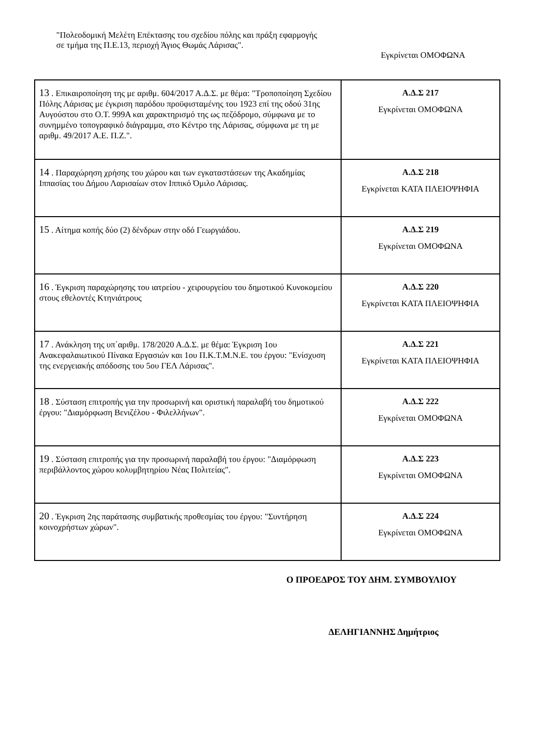"Πολεοδομική Μελέτη Επέκτασης του σχεδίου πόλης και πράξη εφαρμογής σε τμήμα της Π.Ε.13, περιοχή Άγιος Θωμάς Λάρισας".
Εγκρίνεται ΟΜΟΦΩΝΑ
| 13 . Επικαιροποίηση της με αριθμ. 604/2017 Α.Δ.Σ. με θέμα: "Τροποποίηση Σχεδίου Πόλης Λάρισας με έγκριση παρόδου προϋφισταμένης του 1923 επί της οδού 31ης Αυγούστου στο Ο.Τ. 999Α και χαρακτηρισμό της ως πεζόδρομο, σύμφωνα με το συνημμένο τοπογραφικό διάγραμμα, στο Κέντρο της Λάρισας, σύμφωνα με τη με αριθμ. 49/2017 Α.Ε. Π.Ζ.". | Α.Δ.Σ 217 Εγκρίνεται ΟΜΟΦΩΝΑ |
| 14 . Παραχώρηση χρήσης του χώρου και των εγκαταστάσεων της Ακαδημίας Ιππασίας του Δήμου Λαρισαίων στον Ιππικό Όμιλο Λάρισας. | Α.Δ.Σ 218 Εγκρίνεται ΚΑΤΑ ΠΛΕΙΟΨΗΦΙΑ |
| 15 . Αίτημα κοπής δύο (2) δένδρων στην οδό Γεωργιάδου. | Α.Δ.Σ 219 Εγκρίνεται ΟΜΟΦΩΝΑ |
| 16 . Έγκριση παραχώρησης του ιατρείου - χειρουργείου του δημοτικού Κυνοκομείου στους εθελοντές Κτηνιάτρους | Α.Δ.Σ 220 Εγκρίνεται ΚΑΤΑ ΠΛΕΙΟΨΗΦΙΑ |
| 17 . Ανάκληση της υπ΄αριθμ. 178/2020 Α.Δ.Σ. με θέμα: Έγκριση 1ου Ανακεφαλαιωτικού Πίνακα Εργασιών και 1ου Π.Κ.Τ.Μ.Ν.Ε. του έργου: "Ενίσχυση της ενεργειακής απόδοσης του 5ου ΓΕΛ Λάρισας". | Α.Δ.Σ 221 Εγκρίνεται ΚΑΤΑ ΠΛΕΙΟΨΗΦΙΑ |
| 18 . Σύσταση επιτροπής για την προσωρινή και οριστική παραλαβή του δημοτικού έργου: "Διαμόρφωση Βενιζέλου - Φιλελλήνων". | Α.Δ.Σ 222 Εγκρίνεται ΟΜΟΦΩΝΑ |
| 19 . Σύσταση επιτροπής για την προσωρινή παραλαβή του έργου: "Διαμόρφωση περιβάλλοντος χώρου κολυμβητηρίου Νέας Πολιτείας". | Α.Δ.Σ 223 Εγκρίνεται ΟΜΟΦΩΝΑ |
| 20 . Έγκριση 2ης παράτασης συμβατικής προθεσμίας του έργου: "Συντήρηση κοινοχρήστων χώρων". | Α.Δ.Σ 224 Εγκρίνεται ΟΜΟΦΩΝΑ |
Ο ΠΡΟΕΔΡΟΣ ΤΟΥ ΔΗΜ. ΣΥΜΒΟΥΛΙΟΥ
ΔΕΛΗΓΙΑΝΝΗΣ Δημήτριος